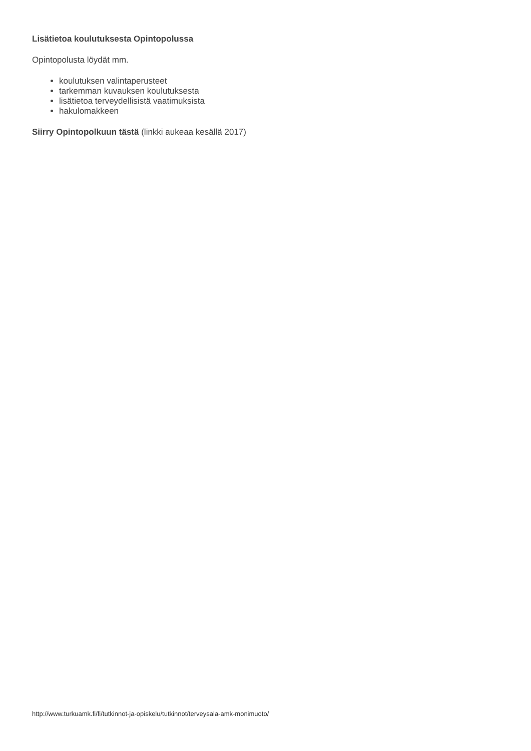Lisätietoa koulutuksesta Opintopolussa
Opintopolusta löydät mm.
koulutuksen valintaperusteet
tarkemman kuvauksen koulutuksesta
lisätietoa terveydellisistä vaatimuksista
hakulomakkeen
Siirry Opintopolkuun tästä (linkki aukeaa kesällä 2017)
http://www.turkuamk.fi/fi/tutkinnot-ja-opiskelu/tutkinnot/terveysala-amk-monimuoto/